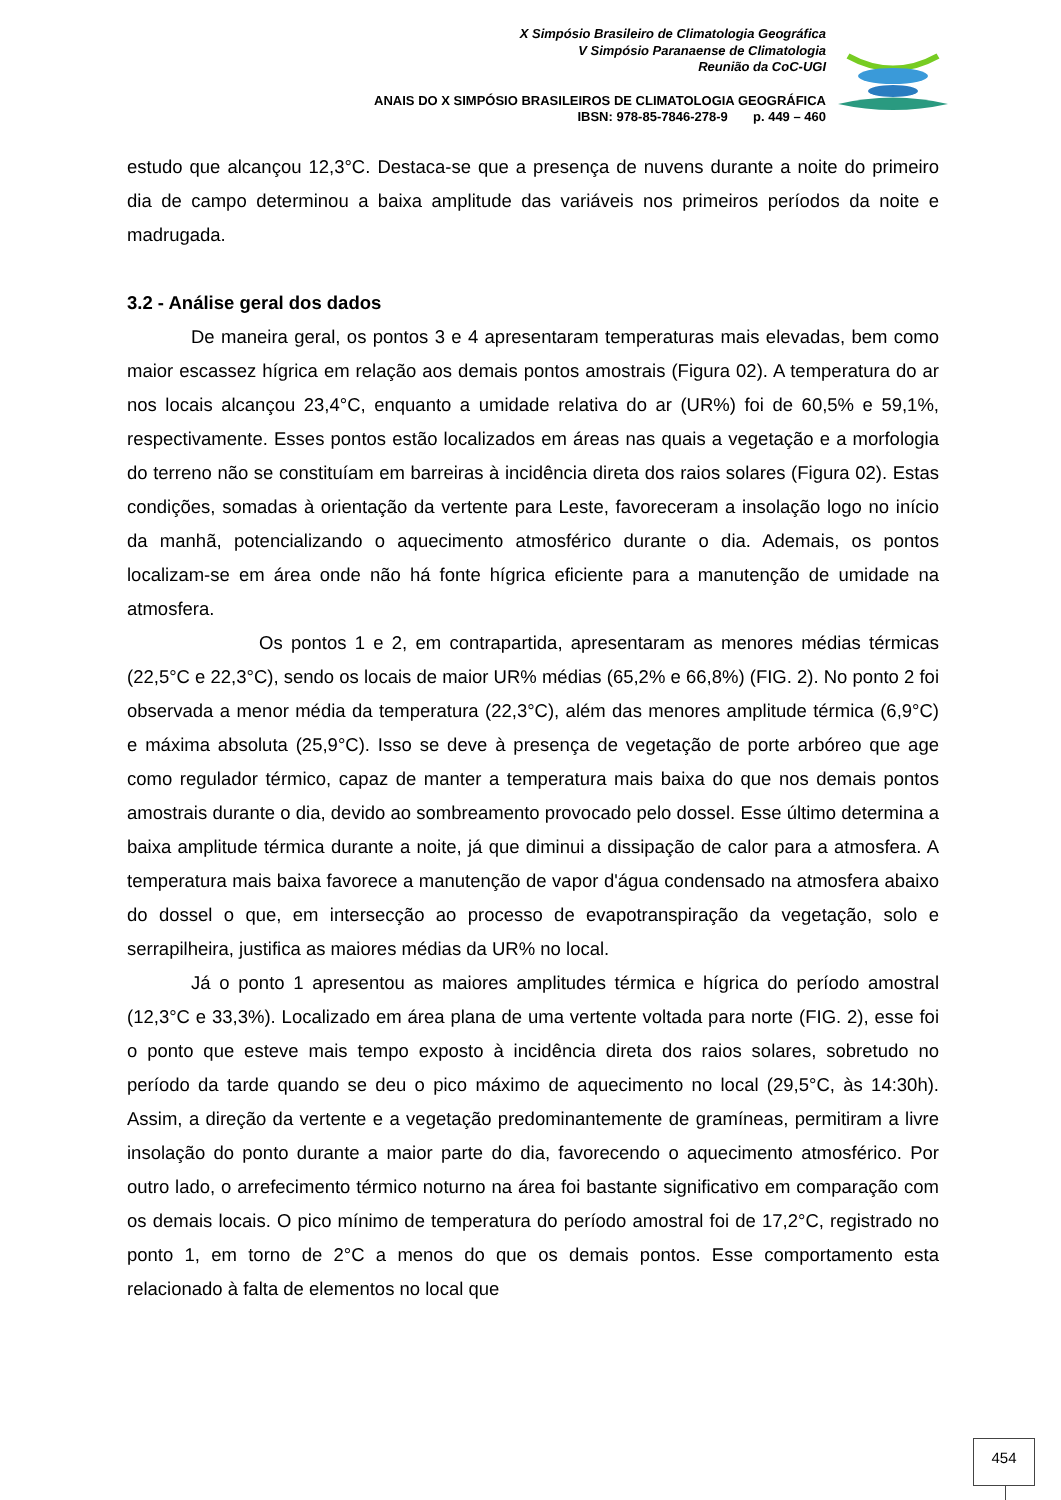X Simpósio Brasileiro de Climatologia Geográfica
V Simpósio Paranaense de Climatologia
Reunião da CoC-UGI
ANAIS DO X SIMPÓSIO BRASILEIROS DE CLIMATOLOGIA GEOGRÁFICA
IBSN: 978-85-7846-278-9 p. 449 – 460
estudo que alcançou 12,3°C. Destaca-se que a presença de nuvens durante a noite do primeiro dia de campo determinou a baixa amplitude das variáveis nos primeiros períodos da noite e madrugada.
3.2 - Análise geral dos dados
De maneira geral, os pontos 3 e 4 apresentaram temperaturas mais elevadas, bem como maior escassez hígrica em relação aos demais pontos amostrais (Figura 02). A temperatura do ar nos locais alcançou 23,4°C, enquanto a umidade relativa do ar (UR%) foi de 60,5% e 59,1%, respectivamente. Esses pontos estão localizados em áreas nas quais a vegetação e a morfologia do terreno não se constituíam em barreiras à incidência direta dos raios solares (Figura 02). Estas condições, somadas à orientação da vertente para Leste, favoreceram a insolação logo no início da manhã, potencializando o aquecimento atmosférico durante o dia. Ademais, os pontos localizam-se em área onde não há fonte hígrica eficiente para a manutenção de umidade na atmosfera.
Os pontos 1 e 2, em contrapartida, apresentaram as menores médias térmicas (22,5°C e 22,3°C), sendo os locais de maior UR% médias (65,2% e 66,8%) (FIG. 2). No ponto 2 foi observada a menor média da temperatura (22,3°C), além das menores amplitude térmica (6,9°C) e máxima absoluta (25,9°C). Isso se deve à presença de vegetação de porte arbóreo que age como regulador térmico, capaz de manter a temperatura mais baixa do que nos demais pontos amostrais durante o dia, devido ao sombreamento provocado pelo dossel. Esse último determina a baixa amplitude térmica durante a noite, já que diminui a dissipação de calor para a atmosfera. A temperatura mais baixa favorece a manutenção de vapor d'água condensado na atmosfera abaixo do dossel o que, em intersecção ao processo de evapotranspiração da vegetação, solo e serrapilheira, justifica as maiores médias da UR% no local.
Já o ponto 1 apresentou as maiores amplitudes térmica e hígrica do período amostral (12,3°C e 33,3%). Localizado em área plana de uma vertente voltada para norte (FIG. 2), esse foi o ponto que esteve mais tempo exposto à incidência direta dos raios solares, sobretudo no período da tarde quando se deu o pico máximo de aquecimento no local (29,5°C, às 14:30h). Assim, a direção da vertente e a vegetação predominantemente de gramíneas, permitiram a livre insolação do ponto durante a maior parte do dia, favorecendo o aquecimento atmosférico. Por outro lado, o arrefecimento térmico noturno na área foi bastante significativo em comparação com os demais locais. O pico mínimo de temperatura do período amostral foi de 17,2°C, registrado no ponto 1, em torno de 2°C a menos do que os demais pontos. Esse comportamento esta relacionado à falta de elementos no local que
454